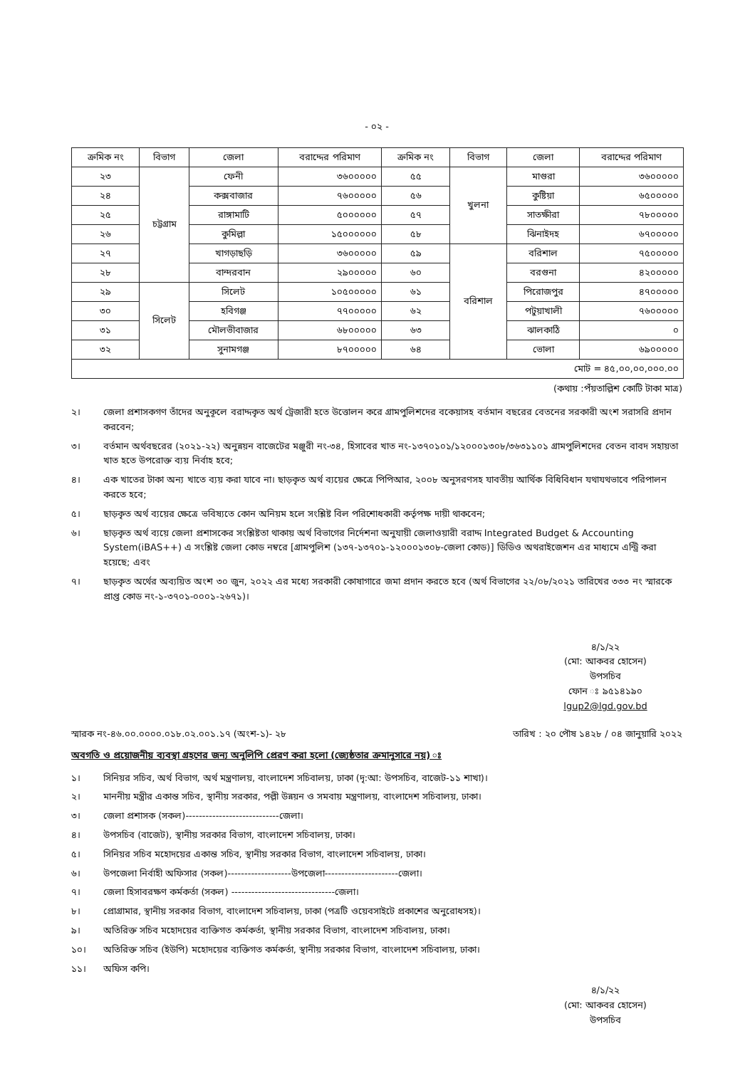- ০২ -
| ক্রমিক নং | বিভাগ | জেলা | বরাদ্দের পরিমাণ | ক্রমিক নং | বিভাগ | জেলা | বরাদ্দের পরিমাণ |
| --- | --- | --- | --- | --- | --- | --- | --- |
| ২৩ | চট্টগ্রাম | ফেনী | ৩৬০০০০০ | ৫৫ | খুলনা | মাগুরা | ৩৬০০০০০ |
| ২৪ | | কক্সবাজার | ৭৬০০০০০ | ৫৬ | | কুষ্টিয়া | ৬৫০০০০০ |
| ২৫ | | রাঙ্গামাটি | ৫০০০০০০ | ৫৭ | | সাতক্ষীরা | ৭৮০০০০০ |
| ২৬ | | কুমিল্লা | ১৫০০০০০০ | ৫৮ | | ঝিনাইদহ | ৬৭০০০০০ |
| ২৭ | | খাগড়াছড়ি | ৩৬০০০০০ | ৫৯ | বরিশাল | বরিশাল | ৭৫০০০০০ |
| ২৮ | | বান্দরবান | ২৯০০০০০ | ৬০ | | বরগুনা | ৪২০০০০০ |
| ২৯ | সিলেট | সিলেট | ১০৫০০০০০ | ৬১ | | পিরোজপুর | ৪৭০০০০০ |
| ৩০ | | হবিগঞ্জ | ৭৭০০০০০ | ৬২ | | পটুয়াখালী | ৭৬০০০০০ |
| ৩১ | | মৌলভীবাজার | ৬৮০০০০০ | ৬৩ | | ঝালকাঠি | ০ |
| ৩২ | | সুনামগঞ্জ | ৮৭০০০০০ | ৬৪ | | ভোলা | ৬৯০০০০০ |
| মোট = ৪৫,০০,০০,০০০.০০ | | | | | | | |
(কথায় :পঁয়তাল্লিশ কোটি টাকা মাত্র)
২। জেলা প্রশাসকগণ তাঁদের অনুকূলে বরাদ্দকৃত অর্থ ট্রেজারী হতে উত্তোলন করে গ্রামপুলিশদের বকেয়াসহ বর্তমান বছরের বেতনের সরকারী অংশ সরাসরি প্রদান করবেন;
৩। বর্তমান অর্থবছরের (২০২১-২২) অনুন্নয়ন বাজেটের মঞ্জুরী নং-৩৪, হিসাবের খাত নং-১৩৭০১০১/১২০০০১৩০৮/৩৬৩১১০১ গ্রামপুলিশদের বেতন বাবদ সহায়তা খাত হতে উপরোক্ত ব্যয় নির্বাহ হবে;
৪। এক খাতের টাকা অন্য খাতে ব্যয় করা যাবে না। ছাড়কৃত অর্থ ব্যয়ের ক্ষেত্রে পিপিআর, ২০০৮ অনুসরণসহ যাবতীয় আর্থিক বিধিবিধান যথাযথভাবে পরিপালন করতে হবে;
৫। ছাড়কৃত অর্থ ব্যয়ের ক্ষেত্রে ভবিষ্যতে কোন অনিয়ম হলে সংশ্লিষ্ট বিল পরিশোধকারী কর্তৃপক্ষ দায়ী থাকবেন;
৬। ছাড়কৃত অর্থ ব্যয়ে জেলা প্রশাসকের সংশ্লিষ্টতা থাকায় অর্থ বিভাগের নির্দেশনা অনুযায়ী জেলাওয়ারী বরাদ্দ Integrated Budget & Accounting System(iBAS++) এ সংশ্লিষ্ট জেলা কোড নম্বরে [গ্রামপুলিশ (১৩৭-১৩৭০১-১২০০০১৩০৮-জেলা কোড)] ডিডিও অথরাইজেশন এর মাধ্যমে এন্ট্রি করা হয়েছে; এবং
৭। ছাড়কৃত অর্থের অব্যয়িত অংশ ৩০ জুন, ২০২২ এর মধ্যে সরকারী কোষাগারে জমা প্রদান করতে হবে (অর্থ বিভাগের ২২/০৮/২০২১ তারিখের ৩৩৩ নং স্মারকে প্রাপ্ত কোড নং-১-৩৭০১-০০০১-২৬৭১)।
৪/১/২২
(মো: আকবর হোসেন)
উপসচিব
ফোন ঃ ৯৫১৪১৯০
lgup2@lgd.gov.bd
স্মারক নং-৪৬.০০.০০০০.০১৮.০২.০০১.১৭ (অংশ-১)- ২৮ তারিখ : ২০ পৌষ ১৪২৮ / ০৪ জানুয়ারি ২০২২
অবগতি ও প্রয়োজনীয় ব্যবস্থা গ্রহণের জন্য অনুলিপি প্রেরণ করা হলো (জ্যেষ্ঠতার ক্রমানুসারে নয়) ঃ
১। সিনিয়র সচিব, অর্থ বিভাগ, অর্থ মন্ত্রণালয়, বাংলাদেশ সচিবালয়, ঢাকা (দৃ:আ: উপসচিব, বাজেট-১১ শাখা)।
২। মাননীয় মন্ত্রীর একান্ত সচিব, স্থানীয় সরকার, পল্লী উন্নয়ন ও সমবায় মন্ত্রণালয়, বাংলাদেশ সচিবালয়, ঢাকা।
৩। জেলা প্রশাসক (সকল)----------------------------জেলা।
৪। উপসচিব (বাজেট), স্থানীয় সরকার বিভাগ, বাংলাদেশ সচিবালয়, ঢাকা।
৫। সিনিয়র সচিব মহোদয়ের একান্ত সচিব, স্থানীয় সরকার বিভাগ, বাংলাদেশ সচিবালয়, ঢাকা।
৬। উপজেলা নির্বাহী অফিসার (সকল)-------------------উপজেলা----------------------জেলা।
৭। জেলা হিসাবরক্ষণ কর্মকর্তা (সকল) -------------------------------জেলা।
৮। প্রোগ্রামার, স্থানীয় সরকার বিভাগ, বাংলাদেশ সচিবালয়, ঢাকা (পত্রটি ওয়েবসাইটে প্রকাশের অনুরোধসহ)।
৯। অতিরিক্ত সচিব মহোদয়ের ব্যক্তিগত কর্মকর্তা, স্থানীয় সরকার বিভাগ, বাংলাদেশ সচিবালয়, ঢাকা।
১০। অতিরিক্ত সচিব (ইউপি) মহোদয়ের ব্যক্তিগত কর্মকর্তা, স্থানীয় সরকার বিভাগ, বাংলাদেশ সচিবালয়, ঢাকা।
১১। অফিস কপি।
৪/১/২২
(মো: আকবর হোসেন)
উপসচিব